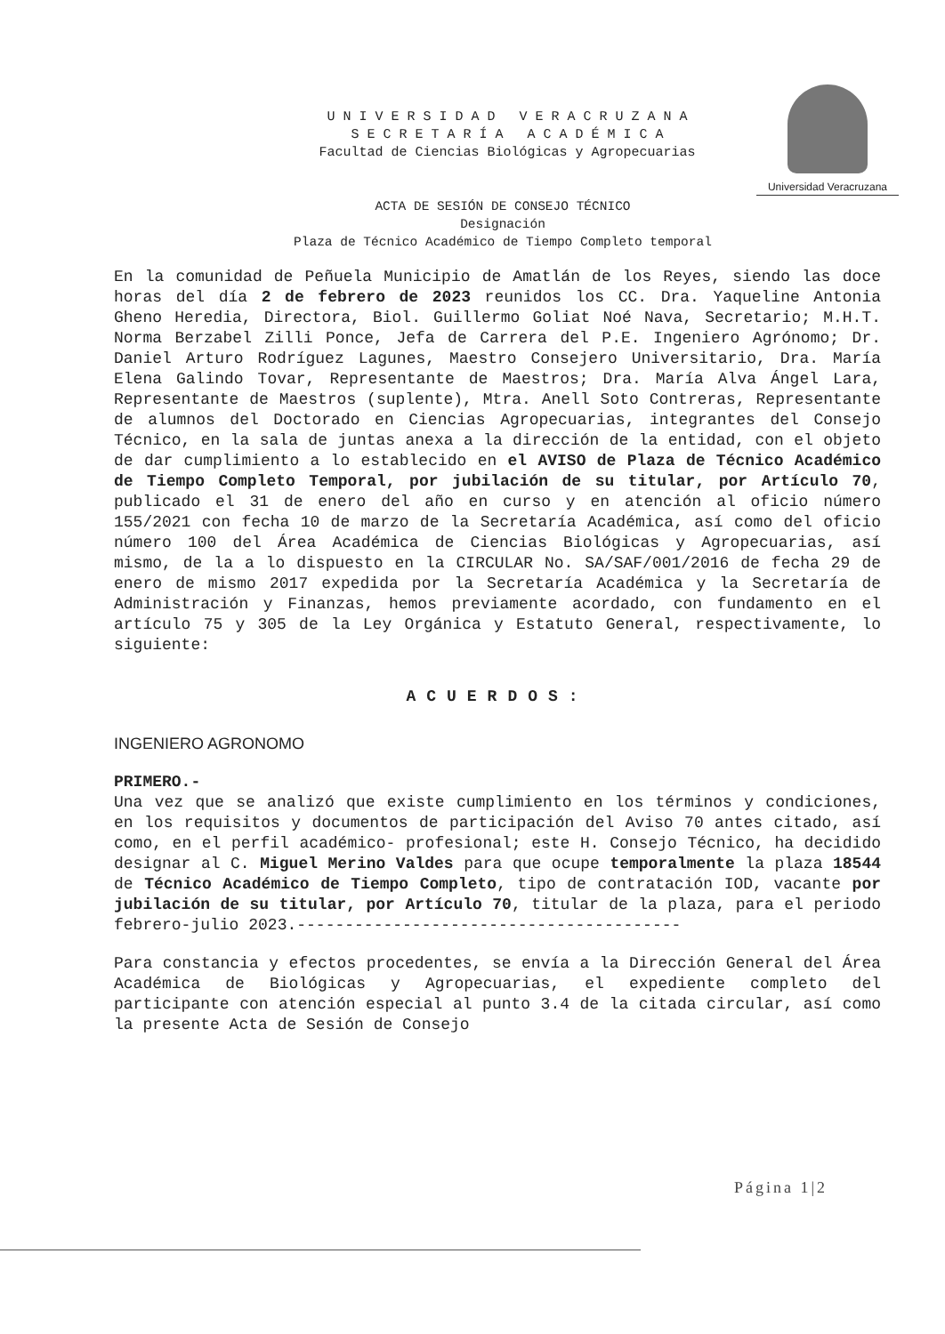U N I V E R S I D A D V E R A C R U Z A N A
S E C R E T A R Í A A C A D É M I C A
Facultad de Ciencias Biológicas y Agropecuarias
Universidad Veracruzana
ACTA DE SESIÓN DE CONSEJO TÉCNICO
Designación
Plaza de Técnico Académico de Tiempo Completo temporal
En la comunidad de Peñuela Municipio de Amatlán de los Reyes, siendo las doce horas del día 2 de febrero de 2023 reunidos los CC. Dra. Yaqueline Antonia Gheno Heredia, Directora, Biol. Guillermo Goliat Noé Nava, Secretario; M.H.T. Norma Berzabel Zilli Ponce, Jefa de Carrera del P.E. Ingeniero Agrónomo; Dr. Daniel Arturo Rodríguez Lagunes, Maestro Consejero Universitario, Dra. María Elena Galindo Tovar, Representante de Maestros; Dra. María Alva Ángel Lara, Representante de Maestros (suplente), Mtra. Anell Soto Contreras, Representante de alumnos del Doctorado en Ciencias Agropecuarias, integrantes del Consejo Técnico, en la sala de juntas anexa a la dirección de la entidad, con el objeto de dar cumplimiento a lo establecido en el AVISO de Plaza de Técnico Académico de Tiempo Completo Temporal, por jubilación de su titular, por Artículo 70, publicado el 31 de enero del año en curso y en atención al oficio número 155/2021 con fecha 10 de marzo de la Secretaría Académica, así como del oficio número 100 del Área Académica de Ciencias Biológicas y Agropecuarias, así mismo, de la a lo dispuesto en la CIRCULAR No. SA/SAF/001/2016 de fecha 29 de enero de mismo 2017 expedida por la Secretaría Académica y la Secretaría de Administración y Finanzas, hemos previamente acordado, con fundamento en el artículo 75 y 305 de la Ley Orgánica y Estatuto General, respectivamente, lo siguiente:
ACUERDOS:
INGENIERO AGRONOMO
PRIMERO.-
Una vez que se analizó que existe cumplimiento en los términos y condiciones, en los requisitos y documentos de participación del Aviso 70 antes citado, así como, en el perfil académico- profesional; este H. Consejo Técnico, ha decidido designar al C. Miguel Merino Valdes para que ocupe temporalmente la plaza 18544 de Técnico Académico de Tiempo Completo, tipo de contratación IOD, vacante por jubilación de su titular, por Artículo 70, titular de la plaza, para el periodo febrero-julio 2023.----------------------------------------
Para constancia y efectos procedentes, se envía a la Dirección General del Área Académica de Biológicas y Agropecuarias, el expediente completo del participante con atención especial al punto 3.4 de la citada circular, así como la presente Acta de Sesión de Consejo
Página 1|2